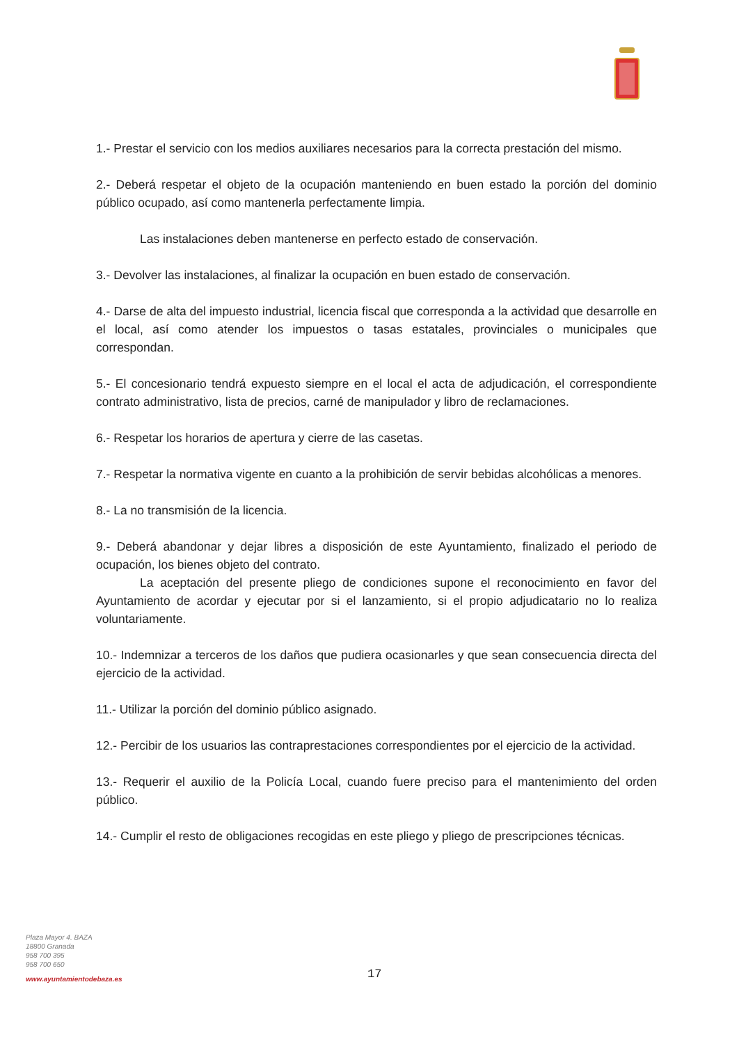1.- Prestar el servicio con los medios auxiliares necesarios para la correcta prestación del mismo.
2.- Deberá respetar el objeto de la ocupación manteniendo en buen estado la porción del dominio público ocupado, así como mantenerla perfectamente limpia.
Las instalaciones deben mantenerse en perfecto estado de conservación.
3.- Devolver las instalaciones, al finalizar la ocupación en buen estado de conservación.
4.- Darse de alta del impuesto industrial, licencia fiscal que corresponda a la actividad que desarrolle en el local, así como atender los impuestos o tasas estatales, provinciales o municipales que correspondan.
5.- El concesionario tendrá expuesto siempre en el local el acta de adjudicación, el correspondiente contrato administrativo, lista de precios, carné de manipulador y libro de reclamaciones.
6.- Respetar los horarios de apertura y cierre de las casetas.
7.- Respetar la normativa vigente en cuanto a la prohibición de servir bebidas alcohólicas a menores.
8.- La no transmisión de la licencia.
9.- Deberá abandonar y dejar libres a disposición de este Ayuntamiento, finalizado el periodo de ocupación, los bienes objeto del contrato.
La aceptación del presente pliego de condiciones supone el reconocimiento en favor del Ayuntamiento de acordar y ejecutar por si el lanzamiento, si el propio adjudicatario no lo realiza voluntariamente.
10.- Indemnizar a terceros de los daños que pudiera ocasionarles y que sean consecuencia directa del ejercicio de la actividad.
11.- Utilizar la porción del dominio público asignado.
12.- Percibir de los usuarios las contraprestaciones correspondientes por el ejercicio de la actividad.
13.- Requerir el auxilio de la Policía Local, cuando fuere preciso para el mantenimiento del orden público.
14.- Cumplir el resto de obligaciones recogidas en este pliego y pliego de prescripciones técnicas.
Plaza Mayor 4. BAZA
18800 Granada
958 700 395
958 700 650
www.ayuntamientodebaza.es
17